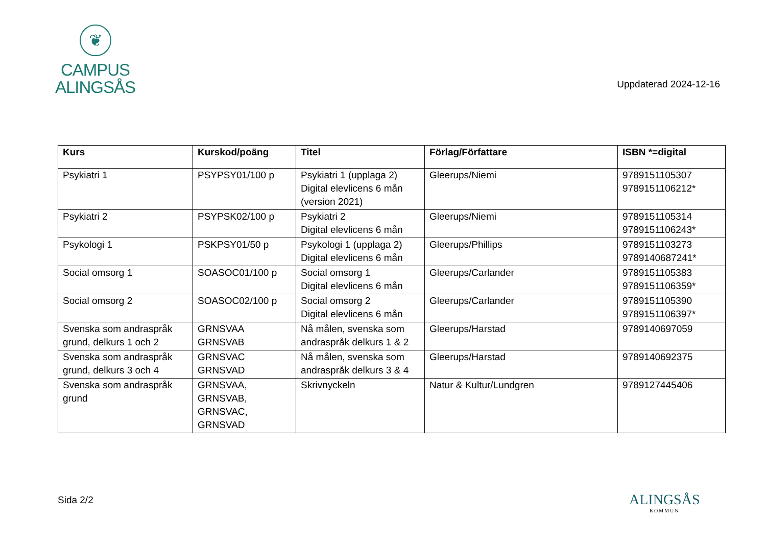❦
CAMPUS
ALINGSÅS
Uppdaterad 2024-12-16
| Kurs | Kurskod/poäng | Titel | Förlag/Författare | ISBN *=digital |
| --- | --- | --- | --- | --- |
| Psykiatri 1 | PSYPSY01/100 p | Psykiatri 1 (upplaga 2) Digital elevlicens 6 mån (version 2021) | Gleerups/Niemi | 9789151105307 9789151106212* |
| Psykiatri 2 | PSYPSK02/100 p | Psykiatri 2 Digital elevlicens 6 mån | Gleerups/Niemi | 9789151105314 9789151106243* |
| Psykologi 1 | PSKPSY01/50 p | Psykologi 1 (upplaga 2) Digital elevlicens 6 mån | Gleerups/Phillips | 9789151103273 9789140687241* |
| Social omsorg 1 | SOASOC01/100 p | Social omsorg 1 Digital elevlicens 6 mån | Gleerups/Carlander | 9789151105383 9789151106359* |
| Social omsorg 2 | SOASOC02/100 p | Social omsorg 2 Digital elevlicens 6 mån | Gleerups/Carlander | 9789151105390 9789151106397* |
| Svenska som andraspråk grund, delkurs 1 och 2 | GRNSVAA GRNSVAB | Nå målen, svenska som andraspråk delkurs 1 & 2 | Gleerups/Harstad | 9789140697059 |
| Svenska som andraspråk grund, delkurs 3 och 4 | GRNSVAC GRNSVAD | Nå målen, svenska som andraspråk delkurs 3 & 4 | Gleerups/Harstad | 9789140692375 |
| Svenska som andraspråk grund | GRNSVAA, GRNSVAB, GRNSVAC, GRNSVAD | Skrivnyckeln | Natur & Kultur/Lundgren | 9789127445406 |
Sida 2/2 ALINGSÅS
KOMMUN